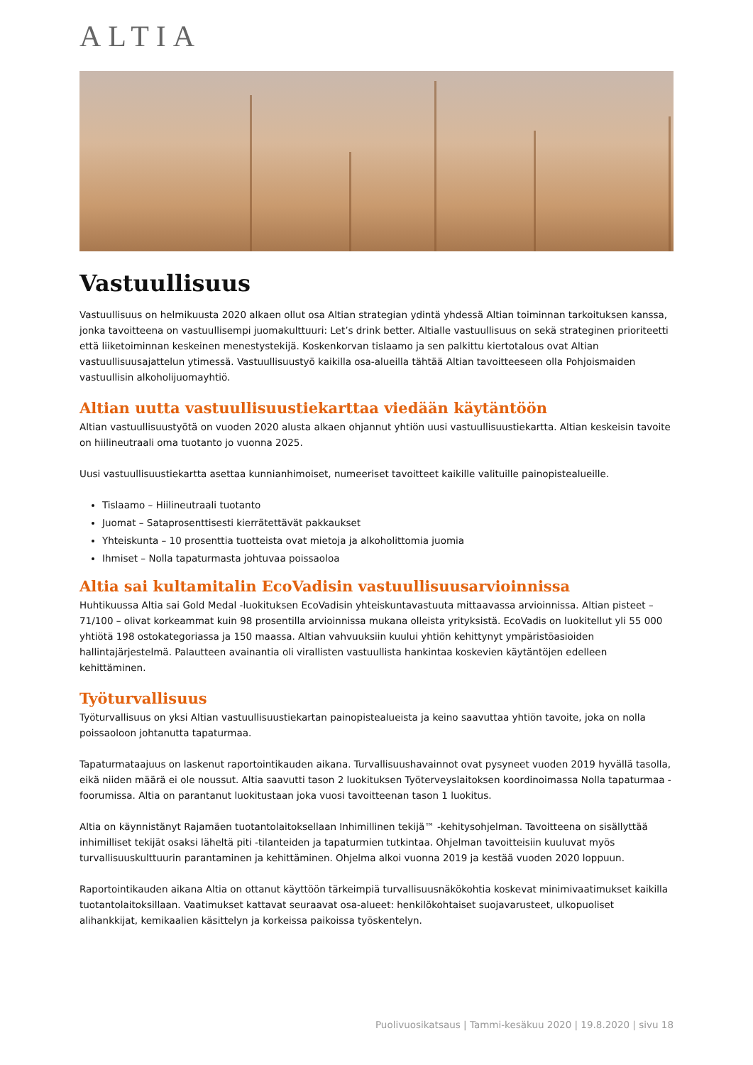ALTIA
Vastuullisuus
Vastuullisuus on helmikuusta 2020 alkaen ollut osa Altian strategian ydintä yhdessä Altian toiminnan tarkoituksen kanssa, jonka tavoitteena on vastuullisempi juomakulttuuri: Let’s drink better. Altialle vastuullisuus on sekä strateginen prioriteetti että liiketoiminnan keskeinen menestystekijä. Koskenkorvan tislaamo ja sen palkittu kiertotalous ovat Altian vastuullisuusajattelun ytimessä. Vastuullisuustyö kaikilla osa-alueilla tähtää Altian tavoitteeseen olla Pohjoismaiden vastuullisin alkoholijuomayhtiö.
Altian uutta vastuullisuustiekarttaa viedään käytäntöön
Altian vastuullisuustyötä on vuoden 2020 alusta alkaen ohjannut yhtiön uusi vastuullisuustiekartta. Altian keskeisin tavoite on hiilineutraali oma tuotanto jo vuonna 2025.
Uusi vastuullisuustiekartta asettaa kunnianhimoiset, numeeriset tavoitteet kaikille valituille painopistealueille.
Tislaamo – Hiilineutraali tuotanto
Juomat – Sataprosenttisesti kierrätettävät pakkaukset
Yhteiskunta – 10 prosenttia tuotteista ovat mietoja ja alkoholittomia juomia
Ihmiset – Nolla tapaturmasta johtuvaa poissaoloa
Altia sai kultamitalin EcoVadisin vastuullisuusarvioinnissa
Huhtikuussa Altia sai Gold Medal -luokituksen EcoVadisin yhteiskuntavastuuta mittaavassa arvioinnissa. Altian pisteet – 71/100 – olivat korkeammat kuin 98 prosentilla arvioinnissa mukana olleista yrityksistä. EcoVadis on luokitellut yli 55 000 yhtiötä 198 ostokategoriassa ja 150 maassa. Altian vahvuuksiin kuului yhtiön kehittynyt ympäristöasioiden hallintajärjestelmä. Palautteen avainantia oli virallisten vastuullista hankintaa koskevien käytäntöjen edelleen kehittäminen.
Työturvallisuus
Työturvallisuus on yksi Altian vastuullisuustiekartan painopistealueista ja keino saavuttaa yhtiön tavoite, joka on nolla poissaoloon johtanutta tapaturmaa.
Tapaturmataajuus on laskenut raportointikauden aikana. Turvallisuushavainnot ovat pysyneet vuoden 2019 hyvällä tasolla, eikä niiden määrä ei ole noussut. Altia saavutti tason 2 luokituksen Työterveyslaitoksen koordinoimassa Nolla tapaturmaa -foorumissa. Altia on parantanut luokitustaan joka vuosi tavoitteenan tason 1 luokitus.
Altia on käynnistänyt Rajamäen tuotantolaitoksellaan Inhimillinen tekijä™ -kehitysohjelman. Tavoitteena on sisällyttää inhimilliset tekijät osaksi läheltä piti -tilanteiden ja tapaturmien tutkintaa. Ohjelman tavoitteisiin kuuluvat myös turvallisuuskulttuurin parantaminen ja kehittäminen. Ohjelma alkoi vuonna 2019 ja kestää vuoden 2020 loppuun.
Raportointikauden aikana Altia on ottanut käyttöön tärkeimpiä turvallisuusnäkökohtia koskevat minimivaatimukset kaikilla tuotantolaitoksillaan. Vaatimukset kattavat seuraavat osa-alueet: henkilökohtaiset suojavarusteet, ulkopuoliset alihankkijat, kemikaalien käsittelyn ja korkeissa paikoissa työskentelyn.
Puolivuosikatsaus | Tammi-kesäkuu 2020 | 19.8.2020 | sivu 18